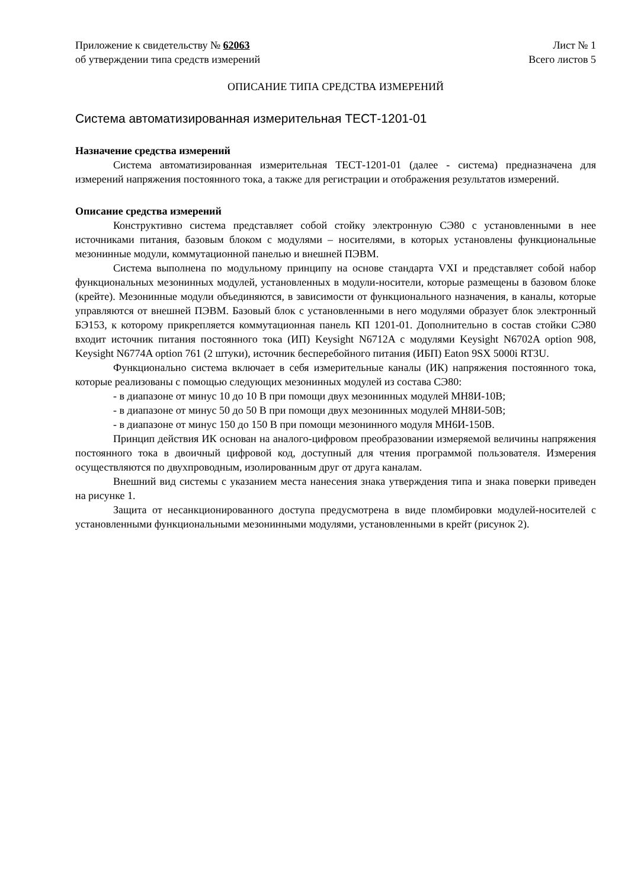Приложение к свидетельству № 62063 Лист № 1
об утверждении типа средств измерений Всего листов 5
ОПИСАНИЕ ТИПА СРЕДСТВА ИЗМЕРЕНИЙ
Система автоматизированная измерительная ТЕСТ-1201-01
Назначение средства измерений
Система автоматизированная измерительная ТЕСТ-1201-01 (далее - система) предназначена для измерений напряжения постоянного тока, а также для регистрации и отображения результатов измерений.
Описание средства измерений
Конструктивно система представляет собой стойку электронную СЭ80 с установленными в нее источниками питания, базовым блоком с модулями – носителями, в которых установлены функциональные мезонинные модули, коммутационной панелью и внешней ПЭВМ.
Система выполнена по модульному принципу на основе стандарта VXI и представляет собой набор функциональных мезонинных модулей, установленных в модули-носители, которые размещены в базовом блоке (крейте). Мезонинные модули объединяются, в зависимости от функционального назначения, в каналы, которые управляются от внешней ПЭВМ. Базовый блок с установленными в него модулями образует блок электронный БЭ153, к которому прикрепляется коммутационная панель КП 1201-01. Дополнительно в состав стойки СЭ80 входит источник питания постоянного тока (ИП) Keysight N6712A с модулями Keysight N6702A option 908, Keysight N6774A option 761 (2 штуки), источник бесперебойного питания (ИБП) Eaton 9SX 5000i RT3U.
Функционально система включает в себя измерительные каналы (ИК) напряжения постоянного тока, которые реализованы с помощью следующих мезонинных модулей из состава СЭ80:
- в диапазоне от минус 10 до 10 В при помощи двух мезонинных модулей МН8И-10В;
- в диапазоне от минус 50 до 50 В при помощи двух мезонинных модулей МН8И-50В;
- в диапазоне от минус 150 до 150 В при помощи мезонинного модуля МН6И-150В.
Принцип действия ИК основан на аналого-цифровом преобразовании измеряемой величины напряжения постоянного тока в двоичный цифровой код, доступный для чтения программой пользователя. Измерения осуществляются по двухпроводным, изолированным друг от друга каналам.
Внешний вид системы с указанием места нанесения знака утверждения типа и знака поверки приведен на рисунке 1.
Защита от несанкционированного доступа предусмотрена в виде пломбировки модулей-носителей с установленными функциональными мезонинными модулями, установленными в крейт (рисунок 2).